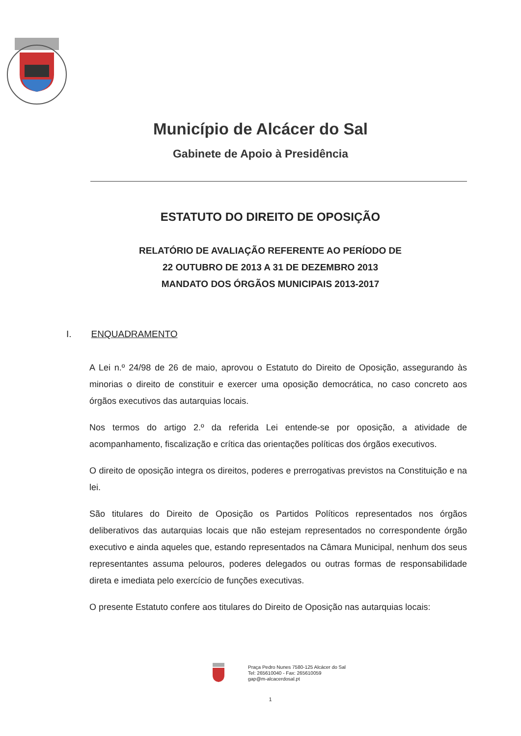Município de Alcácer do Sal
Gabinete de Apoio à Presidência
ESTATUTO DO DIREITO DE OPOSIÇÃO
RELATÓRIO DE AVALIAÇÃO REFERENTE AO PERÍODO DE
22 OUTUBRO DE 2013 A 31 DE DEZEMBRO 2013
MANDATO DOS ÓRGÃOS MUNICIPAIS 2013-2017
I. ENQUADRAMENTO
A Lei n.º 24/98 de 26 de maio, aprovou o Estatuto do Direito de Oposição, assegurando às minorias o direito de constituir e exercer uma oposição democrática, no caso concreto aos órgãos executivos das autarquias locais.
Nos termos do artigo 2.º da referida Lei entende-se por oposição, a atividade de acompanhamento, fiscalização e crítica das orientações políticas dos órgãos executivos.
O direito de oposição integra os direitos, poderes e prerrogativas previstos na Constituição e na lei.
São titulares do Direito de Oposição os Partidos Políticos representados nos órgãos deliberativos das autarquias locais que não estejam representados no correspondente órgão executivo e ainda aqueles que, estando representados na Câmara Municipal, nenhum dos seus representantes assuma pelouros, poderes delegados ou outras formas de responsabilidade direta e imediata pelo exercício de funções executivas.
O presente Estatuto confere aos titulares do Direito de Oposição nas autarquias locais:
Praça Pedro Nunes 7580-125 Alcácer do Sal
Tel: 265610040 - Fax: 265610059
gap@m-alcacerdosal.pt
1